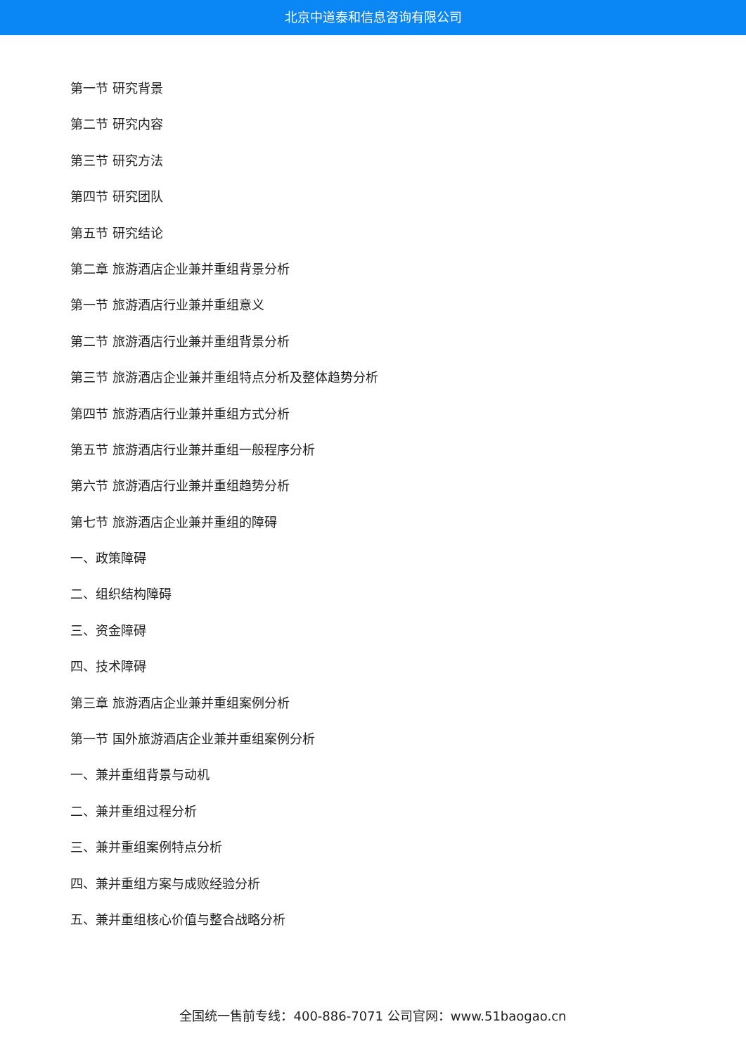北京中道泰和信息咨询有限公司
第一节 研究背景
第二节 研究内容
第三节 研究方法
第四节 研究团队
第五节 研究结论
第二章 旅游酒店企业兼并重组背景分析
第一节 旅游酒店行业兼并重组意义
第二节 旅游酒店行业兼并重组背景分析
第三节 旅游酒店企业兼并重组特点分析及整体趋势分析
第四节 旅游酒店行业兼并重组方式分析
第五节 旅游酒店行业兼并重组一般程序分析
第六节 旅游酒店行业兼并重组趋势分析
第七节 旅游酒店企业兼并重组的障碍
一、政策障碍
二、组织结构障碍
三、资金障碍
四、技术障碍
第三章 旅游酒店企业兼并重组案例分析
第一节 国外旅游酒店企业兼并重组案例分析
一、兼并重组背景与动机
二、兼并重组过程分析
三、兼并重组案例特点分析
四、兼并重组方案与成败经验分析
五、兼并重组核心价值与整合战略分析
全国统一售前专线：400-886-7071 公司官网：www.51baogao.cn